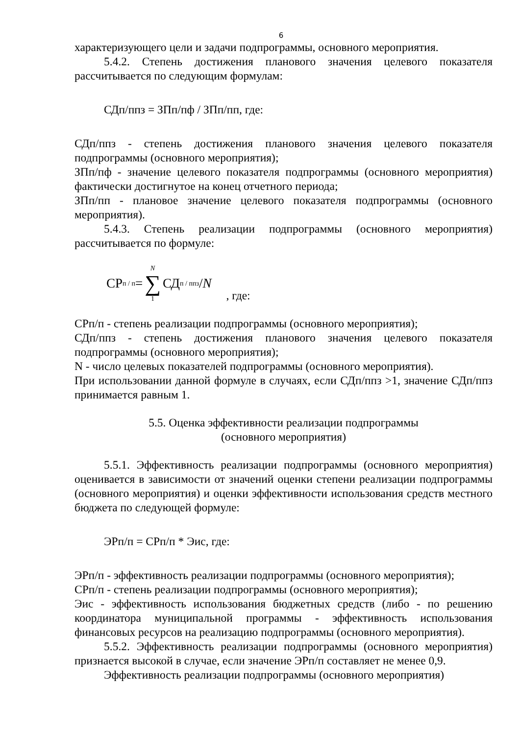6
характеризующего цели и задачи подпрограммы, основного мероприятия.
5.4.2. Степень достижения планового значения целевого показателя рассчитывается по следующим формулам:
СДп/ппз = ЗПп/пф / ЗПп/пп, где:
СДп/ппз - степень достижения планового значения целевого показателя подпрограммы (основного мероприятия);
ЗПп/пф - значение целевого показателя подпрограммы (основного мероприятия) фактически достигнутое на конец отчетного периода;
ЗПп/пп - плановое значение целевого показателя подпрограммы (основного мероприятия).
5.4.3. Степень реализации подпрограммы (основного мероприятия) рассчитывается по формуле:
СР<sub>п / п</sub>= N ∑ 1 СД<sub>п / ппз</sub>/ N, где:
СРп/п - степень реализации подпрограммы (основного мероприятия);
СДп/ппз - степень достижения планового значения целевого показателя подпрограммы (основного мероприятия);
N - число целевых показателей подпрограммы (основного мероприятия).
При использовании данной формуле в случаях, если СДп/ппз >1, значение СДп/ппз принимается равным 1.
5.5. Оценка эффективности реализации подпрограммы
(основного мероприятия)
5.5.1. Эффективность реализации подпрограммы (основного мероприятия) оценивается в зависимости от значений оценки степени реализации подпрограммы (основного мероприятия) и оценки эффективности использования средств местного бюджета по следующей формуле:
ЭРп/п = СРп/п * Эис, где:
ЭРп/п - эффективность реализации подпрограммы (основного мероприятия);
СРп/п - степень реализации подпрограммы (основного мероприятия);
Эис - эффективность использования бюджетных средств (либо - по решению координатора муниципальной программы - эффективность использования финансовых ресурсов на реализацию подпрограммы (основного мероприятия).
5.5.2. Эффективность реализации подпрограммы (основного мероприятия) признается высокой в случае, если значение ЭРп/п составляет не менее 0,9.
Эффективность реализации подпрограммы (основного мероприятия)